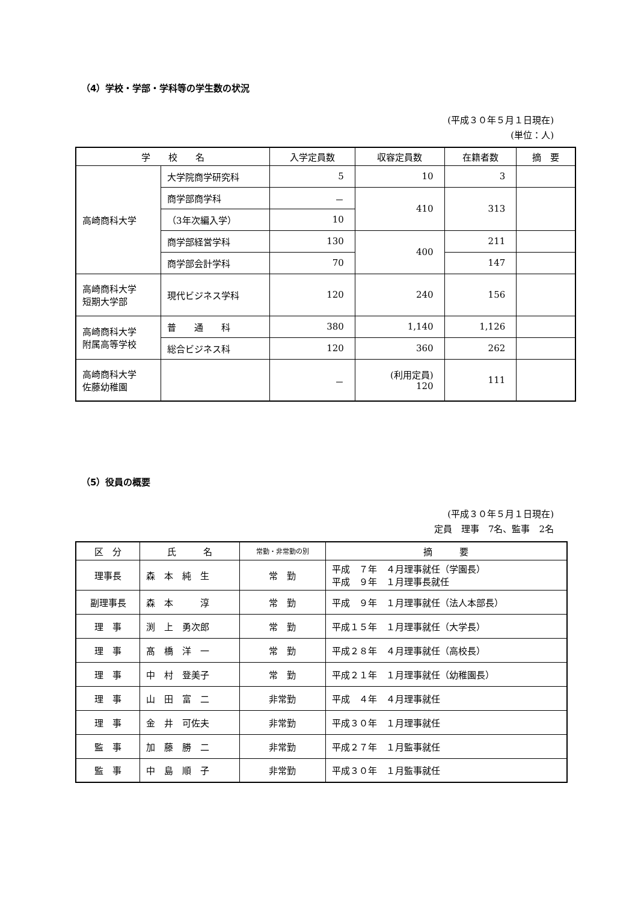（4）学校・学部・学科等の学生数の状況
(平成３０年５月１日現在)
(単位：人)
| 学 校 名 | | 入学定員数 | 収容定員数 | 在籍者数 | 摘 要 |
| --- | --- | --- | --- | --- | --- |
| 高崎商科大学 | 大学院商学研究科 | 5 | 10 | 3 | |
| | 商学部商学科 | － | 410 | 313 | |
| | （3年次編入学） | 10 | | | |
| | 商学部経営学科 | 130 | 400 | 211 | |
| | 商学部会計学科 | 70 | | 147 | |
| 高崎商科大学 短期大学部 | 現代ビジネス学科 | 120 | 240 | 156 | |
| 高崎商科大学 附属高等学校 | 普 通 科 | 380 | 1,140 | 1,126 | |
| | 総合ビジネス科 | 120 | 360 | 262 | |
| 高崎商科大学 佐藤幼稚園 | | － | (利用定員) 120 | 111 | |
（5）役員の概要
(平成３０年５月１日現在)
定員　理事　7名、監事　2名
| 区 分 | 氏 名 | 常勤・非常勤の別 | 摘 要 |
| --- | --- | --- | --- |
| 理事長 | 森 本 純 生 | 常 勤 | 平成 ７年 ４月理事就任（学園長） 平成 ９年 １月理事長就任 |
| 副理事長 | 森 本 淳 | 常 勤 | 平成 ９年 １月理事就任（法人本部長） |
| 理 事 | 渕 上 勇次郎 | 常 勤 | 平成１５年 １月理事就任（大学長） |
| 理 事 | 髙 橋 洋 一 | 常 勤 | 平成２８年 ４月理事就任（高校長） |
| 理 事 | 中 村 登美子 | 常 勤 | 平成２１年 １月理事就任（幼稚園長） |
| 理 事 | 山 田 富 二 | 非常勤 | 平成 ４年 ４月理事就任 |
| 理 事 | 金 井 可佐夫 | 非常勤 | 平成３０年 １月理事就任 |
| 監 事 | 加 藤 勝 二 | 非常勤 | 平成２７年 １月監事就任 |
| 監 事 | 中 島 順 子 | 非常勤 | 平成３０年 １月監事就任 |